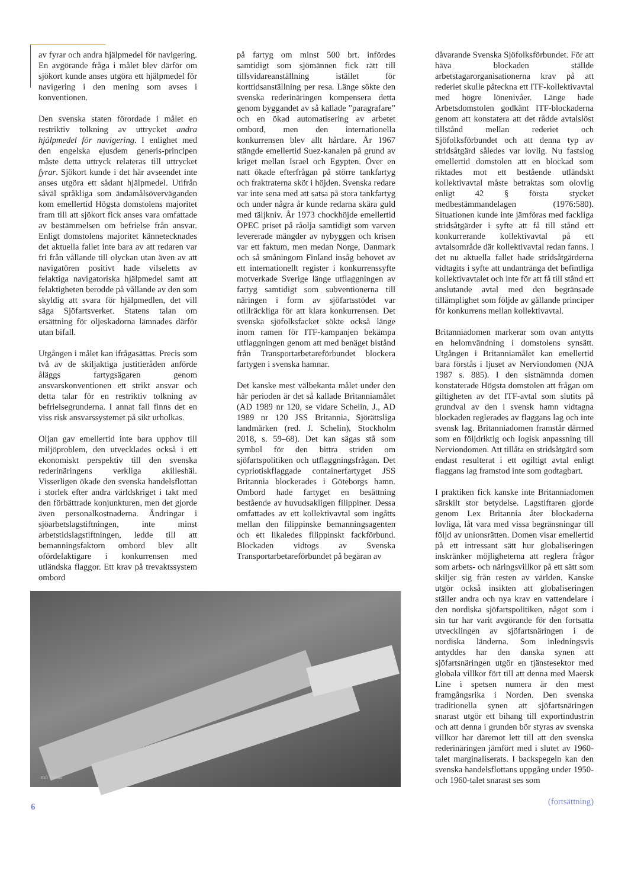av fyrar och andra hjälpmedel för navigering. En avgörande fråga i målet blev därför om sjökort kunde anses utgöra ett hjälpmedel för navigering i den mening som avses i konventionen.
Den svenska staten förordade i målet en restriktiv tolkning av uttrycket andra hjälpmedel för navigering. I enlighet med den engelska ejusdem generis-principen måste detta uttryck relateras till uttrycket fyrar. Sjökort kunde i det här avseendet inte anses utgöra ett sådant hjälpmedel. Utifrån såväl språkliga som ändamålsöverväganden kom emellertid Högsta domstolens majoritet fram till att sjökort fick anses vara omfattade av bestämmelsen om befrielse från ansvar. Enligt domstolens majoritet kännetecknades det aktuella fallet inte bara av att redaren var fri från vållande till olyckan utan även av att navigatören positivt hade vilseletts av felaktiga navigatoriska hjälpmedel samt att felaktigheten berodde på vållande av den som skyldig att svara för hjälpmedlen, det vill säga Sjöfartsverket. Statens talan om ersättning för oljeskadorna lämnades därför utan bifall.
Utgången i målet kan ifrågasättas. Precis som två av de skiljaktiga justitieråden anförde åläggs fartygsägaren genom ansvarskonventionen ett strikt ansvar och detta talar för en restriktiv tolkning av befrielsegrunderna. I annat fall finns det en viss risk ansvarssystemet på sikt urholkas.
Oljan gav emellertid inte bara upphov till miljöproblem, den utvecklades också i ett ekonomiskt perspektiv till den svenska rederinäringens verkliga akilleshäl. Visserligen ökade den svenska handelsflottan i storlek efter andra världskriget i takt med den förbättrade konjunkturen, men det gjorde även personalkostnaderna. Ändringar i sjöarbetslagstiftningen, inte minst arbetstidslagstiftningen, ledde till att bemanningsfaktorn ombord blev allt ofördelaktigare i konkurrensen med utländska flaggor. Ett krav på trevaktssystem ombord
på fartyg om minst 500 brt. infördes samtidigt som sjömännen fick rätt till tillsvidareanställning istället för korttidsanställning per resa. Länge sökte den svenska rederinäringen kompensera detta genom byggandet av så kallade ”paragrafare” och en ökad automatisering av arbetet ombord, men den internationella konkurrensen blev allt hårdare. År 1967 stängde emellertid Suez-kanalen på grund av kriget mellan Israel och Egypten. Över en natt ökade efterfrågan på större tankfartyg och fraktraterna sköt i höjden. Svenska redare var inte sena med att satsa på stora tankfartyg och under några år kunde redarna skära guld med täljkniv. År 1973 chockhöjde emellertid OPEC priset på råolja samtidigt som varven levererade mängder av nybyggen och krisen var ett faktum, men medan Norge, Danmark och så småningom Finland insåg behovet av ett internationellt register i konkurrenssyfte motverkade Sverige länge utflaggningen av fartyg samtidigt som subventionerna till näringen i form av sjöfartsstödet var otillräckliga för att klara konkurrensen. Det svenska sjöfolksfacket sökte också länge inom ramen för ITF-kampanjen bekämpa utflaggningen genom att med benäget bistånd från Transportarbetareförbundet blockera fartygen i svenska hamnar.
Det kanske mest välbekanta målet under den här perioden är det så kallade Britanniamålet (AD 1989 nr 120, se vidare Schelin, J., AD 1989 nr 120 JSS Britannia, Sjörättsliga landmärken (red. J. Schelin), Stockholm 2018, s. 59–68). Det kan sägas stå som symbol för den bittra striden om sjöfartspolitiken och utflaggningsfrågan. Det cypriotiskflaggade containerfartyget JSS Britannia blockerades i Göteborgs hamn. Ombord hade fartyget en besättning bestående av huvudsakligen filippiner. Dessa omfattades av ett kollektivavtal som ingåtts mellan den filippinske bemanningsagenten och ett likaledes filippinskt fackförbund. Blockaden vidtogs av Svenska Transportarbetareförbundet på begäran av
dåvarande Svenska Sjöfolksförbundet. För att häva blockaden ställde arbetstagarorganisationerna krav på att rederiet skulle påteckna ett ITF-kollektivavtal med högre lönenivåer. Länge hade Arbetsdomstolen godkänt ITF-blockaderna genom att konstatera att det rådde avtalslöst tillstånd mellan rederiet och Sjöfolksförbundet och att denna typ av stridsåtgärd således var lovlig. Nu fastslog emellertid domstolen att en blockad som riktades mot ett bestående utländskt kollektivavtal måste betraktas som olovlig enligt 42 § första stycket medbestämmandelagen (1976:580). Situationen kunde inte jämföras med fackliga stridsåtgärder i syfte att få till stånd ett konkurrerande kollektivavtal på ett avtalsområde där kollektivavtal redan fanns. I det nu aktuella fallet hade stridsåtgärderna vidtagits i syfte att undantränga det befintliga kollektivavtalet och inte för att få till stånd ett anslutande avtal med den begränsade tillämplighet som följde av gällande principer för konkurrens mellan kollektivavtal.
Britanniadomen markerar som ovan antytts en helomvändning i domstolens synsätt. Utgången i Britanniamålet kan emellertid bara förstås i ljuset av Nerviondomen (NJA 1987 s. 885). I den sistnämnda domen konstaterade Högsta domstolen att frågan om giltigheten av det ITF-avtal som slutits på grundval av den i svensk hamn vidtagna blockaden reglerades av flaggans lag och inte svensk lag. Britanniadomen framstår därmed som en följdriktig och logisk anpassning till Nerviondomen. Att tillåta en stridsåtgärd som endast resulterat i ett ogiltigt avtal enligt flaggans lag framstod inte som godtagbart.
I praktiken fick kanske inte Britanniadomen särskilt stor betydelse. Lagstiftaren gjorde genom Lex Britannia åter blockaderna lovliga, låt vara med vissa begränsningar till följd av unionsrätten. Domen visar emellertid på ett intressant sätt hur globaliseringen inskränker möjligheterna att reglera frågor som arbets- och näringsvillkor på ett sätt som skiljer sig från resten av världen. Kanske utgör också insikten att globaliseringen ställer andra och nya krav en vattendelare i den nordiska sjöfartspolitiken, något som i sin tur har varit avgörande för den fortsatta utvecklingen av sjöfartsnäringen i de nordiska länderna. Som inledningsvis antyddes har den danska synen att sjöfartsnäringen utgör en tjänstesektor med globala villkor fört till att denna med Maersk Line i spetsen numera är den mest framgångsrika i Norden. Den svenska traditionella synen att sjöfartsnäringen snarast utgör ett bihang till exportindustrin och att denna i grunden bör styras av svenska villkor har däremot lett till att den svenska rederinäringen jämfört med i slutet av 1960-talet marginaliserats. I backspegeln kan den svenska handelsflottans uppgång under 1950- och 1960-talet snarast ses som
(fortsättning)
m/t Tsesis
6